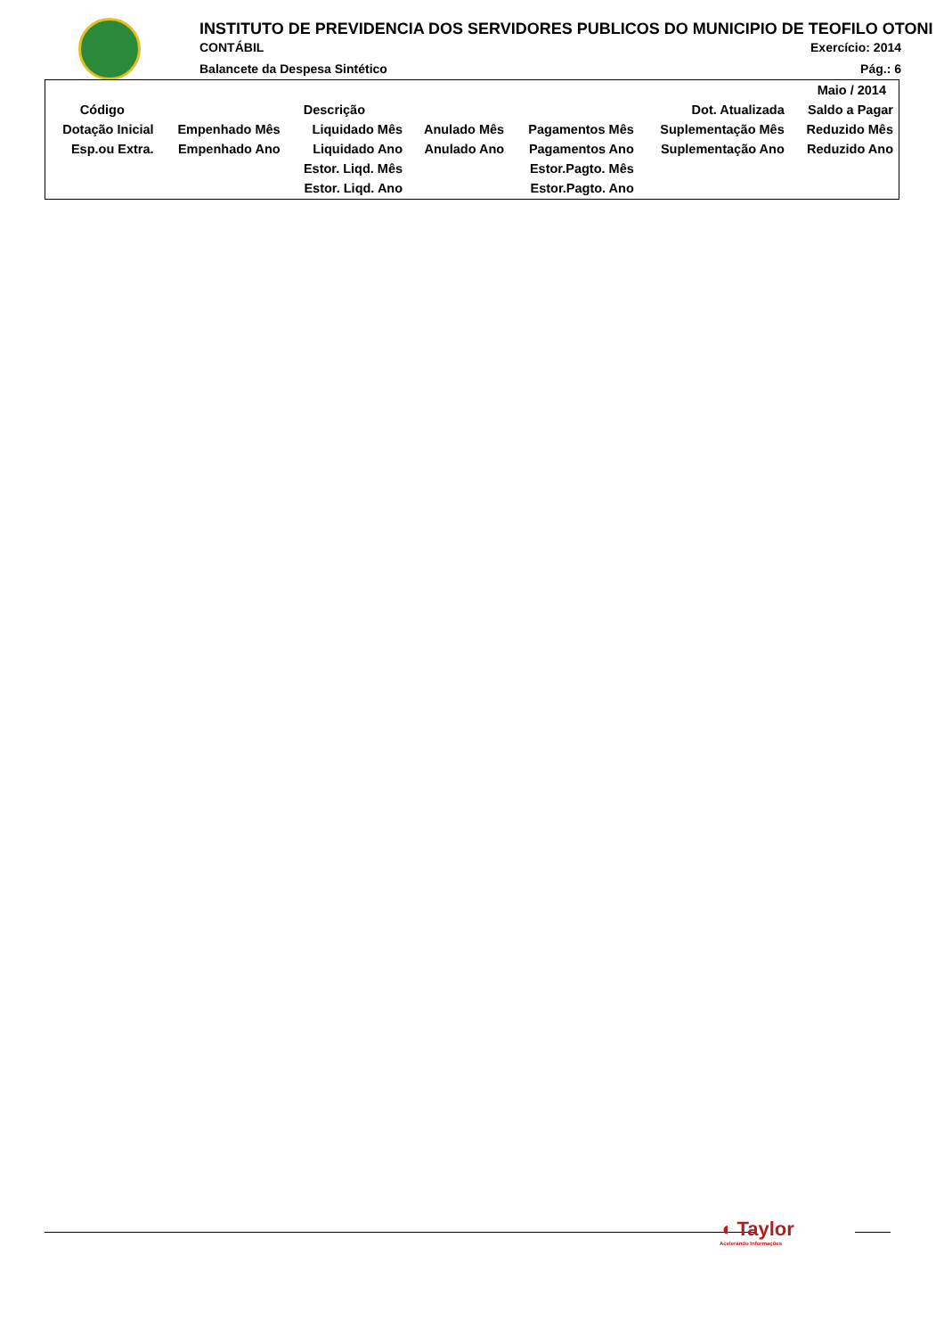INSTITUTO DE PREVIDENCIA DOS SERVIDORES PUBLICOS DO MUNICIPIO DE TEOFILO OTONI
CONTÁBIL Exercício: 2014
Balancete da Despesa Sintético Pág.: 6
| Maio / 2014 | | | | | | |
| Código | Descrição | | | | Dot. Atualizada | Saldo a Pagar |
| Dotação Inicial | Empenhado Mês | Liquidado Mês | Anulado Mês | Pagamentos Mês | Suplementação Mês | Reduzido Mês |
| Esp.ou Extra. | Empenhado Ano | Liquidado Ano | Anulado Ano | Pagamentos Ano | Suplementação Ano | Reduzido Ano |
| | | Estor. Liqd. Mês | | Estor.Pagto. Mês | | |
| | | Estor. Liqd. Ano | | Estor.Pagto. Ano | | |
◖ Taylor
Acelerando Informações